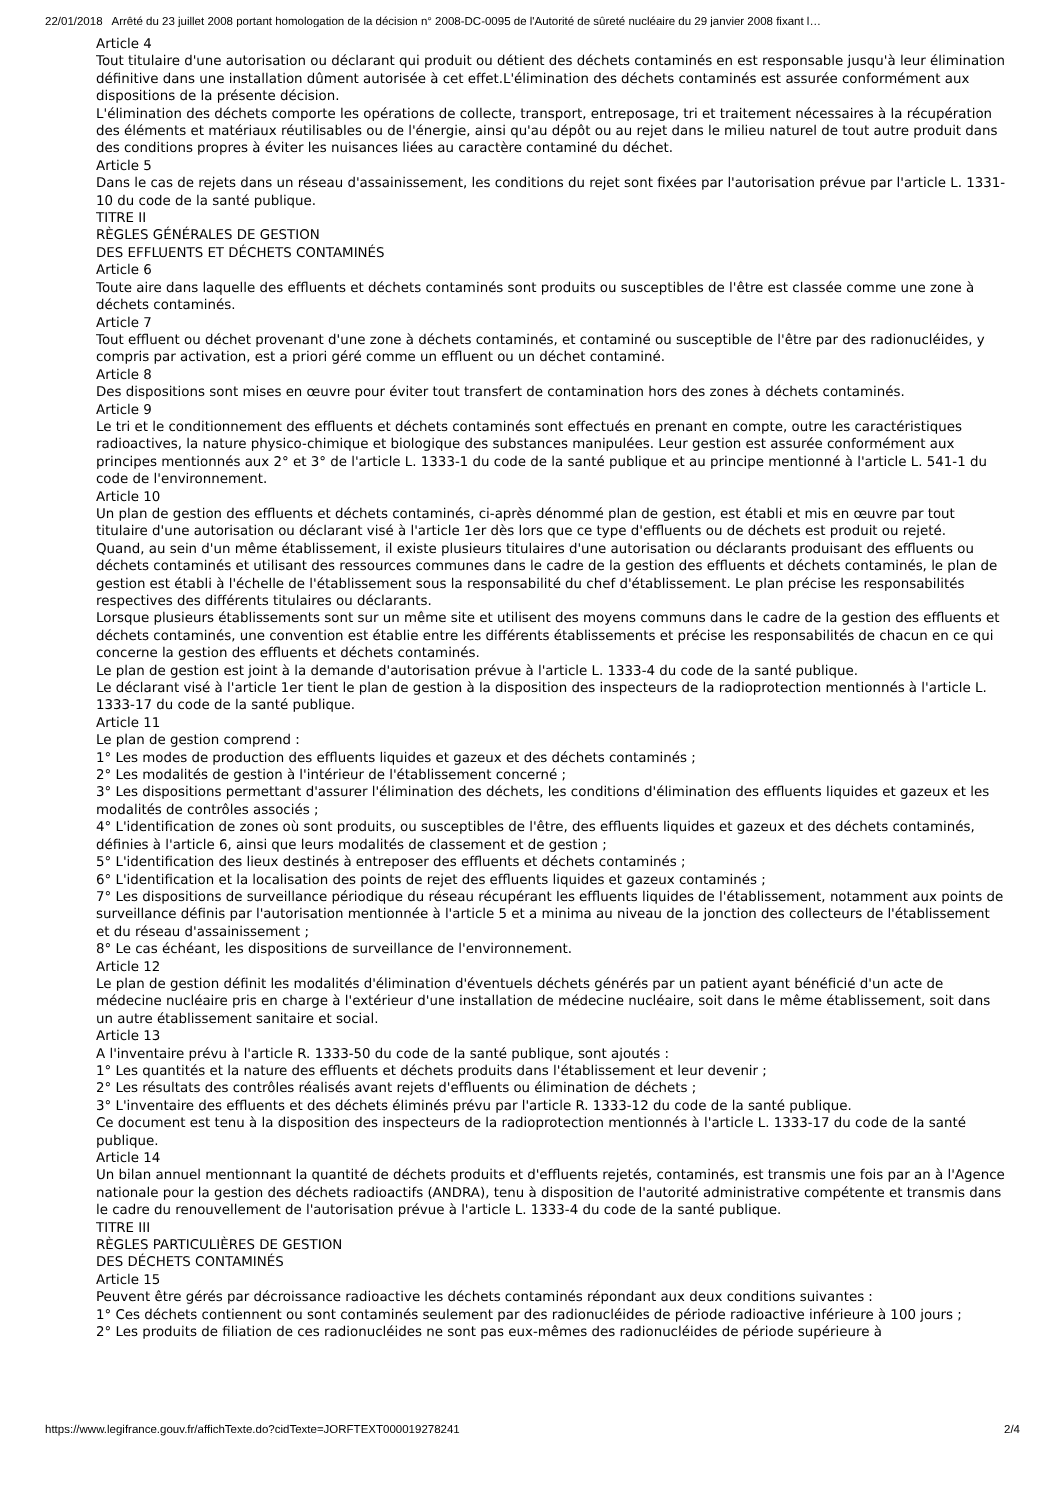22/01/2018 Arrêté du 23 juillet 2008 portant homologation de la décision n° 2008-DC-0095 de l'Autorité de sûreté nucléaire du 29 janvier 2008 fixant l…
Article 4
Tout titulaire d'une autorisation ou déclarant qui produit ou détient des déchets contaminés en est responsable jusqu'à leur élimination définitive dans une installation dûment autorisée à cet effet.L'élimination des déchets contaminés est assurée conformément aux dispositions de la présente décision.
L'élimination des déchets comporte les opérations de collecte, transport, entreposage, tri et traitement nécessaires à la récupération des éléments et matériaux réutilisables ou de l'énergie, ainsi qu'au dépôt ou au rejet dans le milieu naturel de tout autre produit dans des conditions propres à éviter les nuisances liées au caractère contaminé du déchet.
Article 5
Dans le cas de rejets dans un réseau d'assainissement, les conditions du rejet sont fixées par l'autorisation prévue par l'article L. 1331-10 du code de la santé publique.
TITRE II
RÈGLES GÉNÉRALES DE GESTION
DES EFFLUENTS ET DÉCHETS CONTAMINÉS
Article 6
Toute aire dans laquelle des effluents et déchets contaminés sont produits ou susceptibles de l'être est classée comme une zone à déchets contaminés.
Article 7
Tout effluent ou déchet provenant d'une zone à déchets contaminés, et contaminé ou susceptible de l'être par des radionucléides, y compris par activation, est a priori géré comme un effluent ou un déchet contaminé.
Article 8
Des dispositions sont mises en œuvre pour éviter tout transfert de contamination hors des zones à déchets contaminés.
Article 9
Le tri et le conditionnement des effluents et déchets contaminés sont effectués en prenant en compte, outre les caractéristiques radioactives, la nature physico-chimique et biologique des substances manipulées. Leur gestion est assurée conformément aux principes mentionnés aux 2° et 3° de l'article L. 1333-1 du code de la santé publique et au principe mentionné à l'article L. 541-1 du code de l'environnement.
Article 10
Un plan de gestion des effluents et déchets contaminés, ci-après dénommé plan de gestion, est établi et mis en œuvre par tout titulaire d'une autorisation ou déclarant visé à l'article 1er dès lors que ce type d'effluents ou de déchets est produit ou rejeté.
Quand, au sein d'un même établissement, il existe plusieurs titulaires d'une autorisation ou déclarants produisant des effluents ou déchets contaminés et utilisant des ressources communes dans le cadre de la gestion des effluents et déchets contaminés, le plan de gestion est établi à l'échelle de l'établissement sous la responsabilité du chef d'établissement. Le plan précise les responsabilités respectives des différents titulaires ou déclarants.
Lorsque plusieurs établissements sont sur un même site et utilisent des moyens communs dans le cadre de la gestion des effluents et déchets contaminés, une convention est établie entre les différents établissements et précise les responsabilités de chacun en ce qui concerne la gestion des effluents et déchets contaminés.
Le plan de gestion est joint à la demande d'autorisation prévue à l'article L. 1333-4 du code de la santé publique.
Le déclarant visé à l'article 1er tient le plan de gestion à la disposition des inspecteurs de la radioprotection mentionnés à l'article L. 1333-17 du code de la santé publique.
Article 11
Le plan de gestion comprend :
1° Les modes de production des effluents liquides et gazeux et des déchets contaminés ;
2° Les modalités de gestion à l'intérieur de l'établissement concerné ;
3° Les dispositions permettant d'assurer l'élimination des déchets, les conditions d'élimination des effluents liquides et gazeux et les modalités de contrôles associés ;
4° L'identification de zones où sont produits, ou susceptibles de l'être, des effluents liquides et gazeux et des déchets contaminés, définies à l'article 6, ainsi que leurs modalités de classement et de gestion ;
5° L'identification des lieux destinés à entreposer des effluents et déchets contaminés ;
6° L'identification et la localisation des points de rejet des effluents liquides et gazeux contaminés ;
7° Les dispositions de surveillance périodique du réseau récupérant les effluents liquides de l'établissement, notamment aux points de surveillance définis par l'autorisation mentionnée à l'article 5 et a minima au niveau de la jonction des collecteurs de l'établissement et du réseau d'assainissement ;
8° Le cas échéant, les dispositions de surveillance de l'environnement.
Article 12
Le plan de gestion définit les modalités d'élimination d'éventuels déchets générés par un patient ayant bénéficié d'un acte de médecine nucléaire pris en charge à l'extérieur d'une installation de médecine nucléaire, soit dans le même établissement, soit dans un autre établissement sanitaire et social.
Article 13
A l'inventaire prévu à l'article R. 1333-50 du code de la santé publique, sont ajoutés :
1° Les quantités et la nature des effluents et déchets produits dans l'établissement et leur devenir ;
2° Les résultats des contrôles réalisés avant rejets d'effluents ou élimination de déchets ;
3° L'inventaire des effluents et des déchets éliminés prévu par l'article R. 1333-12 du code de la santé publique.
Ce document est tenu à la disposition des inspecteurs de la radioprotection mentionnés à l'article L. 1333-17 du code de la santé publique.
Article 14
Un bilan annuel mentionnant la quantité de déchets produits et d'effluents rejetés, contaminés, est transmis une fois par an à l'Agence nationale pour la gestion des déchets radioactifs (ANDRA), tenu à disposition de l'autorité administrative compétente et transmis dans le cadre du renouvellement de l'autorisation prévue à l'article L. 1333-4 du code de la santé publique.
TITRE III
RÈGLES PARTICULIÈRES DE GESTION
DES DÉCHETS CONTAMINÉS
Article 15
Peuvent être gérés par décroissance radioactive les déchets contaminés répondant aux deux conditions suivantes :
1° Ces déchets contiennent ou sont contaminés seulement par des radionucléides de période radioactive inférieure à 100 jours ;
2° Les produits de filiation de ces radionucléides ne sont pas eux-mêmes des radionucléides de période supérieure à
https://www.legifrance.gouv.fr/affichTexte.do?cidTexte=JORFTEXT000019278241 2/4